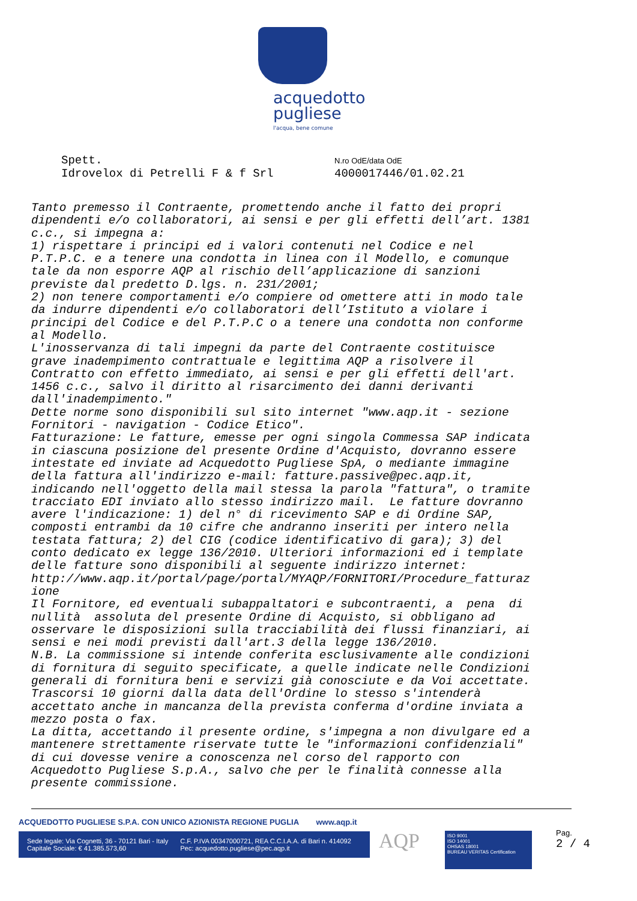acquedotto
pugliese
l'acqua, bene comune
Spett.
Idrovelox di Petrelli F & f Srl
N.ro OdE/data OdE
4000017446/01.02.21
Tanto premesso il Contraente, promettendo anche il fatto dei propri dipendenti e/o collaboratori, ai sensi e per gli effetti dell’art. 1381 c.c., si impegna a: 1) rispettare i principi ed i valori contenuti nel Codice e nel P.T.P.C. e a tenere una condotta in linea con il Modello, e comunque tale da non esporre AQP al rischio dell’applicazione di sanzioni previste dal predetto D.lgs. n. 231/2001; 2) non tenere comportamenti e/o compiere od omettere atti in modo tale da indurre dipendenti e/o collaboratori dell’Istituto a violare i principi del Codice e del P.T.P.C o a tenere una condotta non conforme al Modello. L'inosservanza di tali impegni da parte del Contraente costituisce grave inadempimento contrattuale e legittima AQP a risolvere il Contratto con effetto immediato, ai sensi e per gli effetti dell'art. 1456 c.c., salvo il diritto al risarcimento dei danni derivanti dall'inadempimento." Dette norme sono disponibili sul sito internet "www.aqp.it - sezione Fornitori - navigation - Codice Etico". Fatturazione: Le fatture, emesse per ogni singola Commessa SAP indicata in ciascuna posizione del presente Ordine d'Acquisto, dovranno essere intestate ed inviate ad Acquedotto Pugliese SpA, o mediante immagine della fattura all'indirizzo e-mail: fatture.passive@pec.aqp.it, indicando nell'oggetto della mail stessa la parola "fattura", o tramite tracciato EDI inviato allo stesso indirizzo mail. Le fatture dovranno avere l'indicazione: 1) del n° di ricevimento SAP e di Ordine SAP, composti entrambi da 10 cifre che andranno inseriti per intero nella testata fattura; 2) del CIG (codice identificativo di gara); 3) del conto dedicato ex legge 136/2010. Ulteriori informazioni ed i template delle fatture sono disponibili al seguente indirizzo internet: http://www.aqp.it/portal/page/portal/MYAQP/FORNITORI/Procedure_fatturaz ione Il Fornitore, ed eventuali subappaltatori e subcontraenti, a pena di nullità assoluta del presente Ordine di Acquisto, si obbligano ad osservare le disposizioni sulla tracciabilità dei flussi finanziari, ai sensi e nei modi previsti dall'art.3 della legge 136/2010. N.B. La commissione si intende conferita esclusivamente alle condizioni di fornitura di seguito specificate, a quelle indicate nelle Condizioni generali di fornitura beni e servizi già conosciute e da Voi accettate. Trascorsi 10 giorni dalla data dell'Ordine lo stesso s'intenderà accettato anche in mancanza della prevista conferma d'ordine inviata a mezzo posta o fax. La ditta, accettando il presente ordine, s'impegna a non divulgare ed a mantenere strettamente riservate tutte le "informazioni confidenziali" di cui dovesse venire a conoscenza nel corso del rapporto con Acquedotto Pugliese S.p.A., salvo che per le finalità connesse alla presente commissione.
ACQUEDOTTO PUGLIESE S.P.A. CON UNICO AZIONISTA REGIONE PUGLIA www.aqp.it
Sede legale: Via Cognetti, 36 - 70121 Bari - Italy
Capitale Sociale: € 41.385.573,60
C.F. P.IVA 00347000721, REA C.C.I.A.A. di Bari n. 414092
Pec: acquedotto.pugliese@pec.aqp.it
AQP
ISO 9001
ISO 14001
OHSAS 18001
BUREAU VERITAS Certification
Pag.
2 / 4